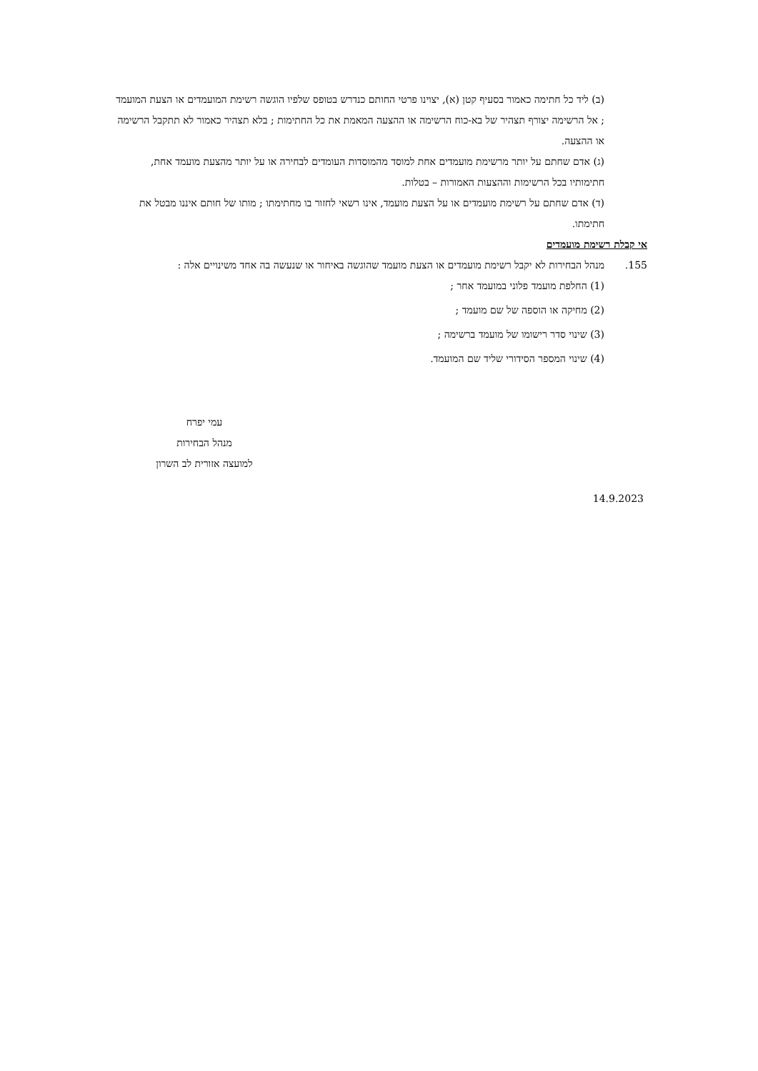(ב) ליד כל חתימה כאמור בסעיף קטן (א), יצוינו פרטי החותם כנדרש בטופס שלפיו הוגשה רשימת המועמדים או הצעת המועמד ; אל הרשימה יצורף תצהיר של בא-כוח הרשימה או ההצעה המאמת את כל החתימות ; בלא תצהיר כאמור לא תתקבל הרשימה או ההצעה.
(ג) אדם שחתם על יותר מרשימת מועמדים אחת למוסד מהמוסדות העומדים לבחירה או על יותר מהצעת מועמד אחת, חתימותיו בכל הרשימות וההצעות האמורות – בטלות.
(ד) אדם שחתם על רשימת מועמדים או על הצעת מועמד, אינו רשאי לחזור בו מחתימתו ; מותו של חותם איננו מבטל את חתימתו.
אי קבלת רשימת מועמדים
155. מנהל הבחירות לא יקבל רשימת מועמדים או הצעת מועמד שהוגשה באיחור או שנעשה בה אחד משינויים אלה :
(1) החלפת מועמד פלוני במועמד אחר ;
(2) מחיקה או הוספה של שם מועמד ;
(3) שינוי סדר רישומו של מועמד ברשימה ;
(4) שינוי המספר הסידורי שליד שם המועמד.
עמי יפרח
מנהל הבחירות
למועצה אזורית לב השרון
14.9.2023